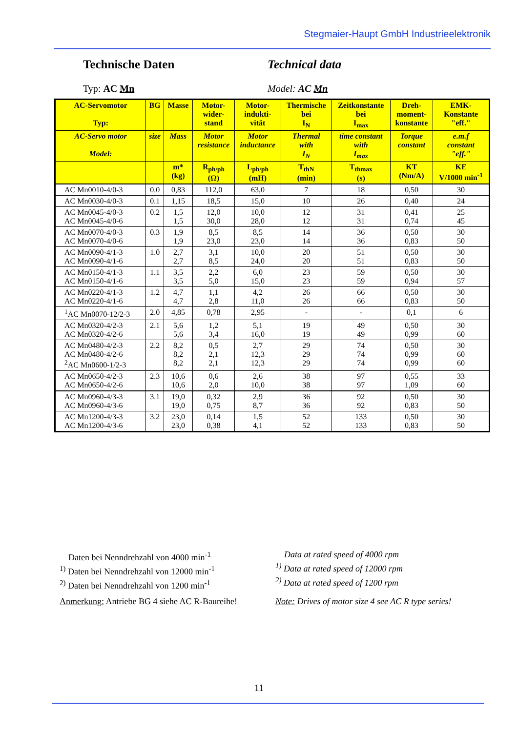Stegmaier-Haupt GmbH Industrieelektronik
Technische Daten Technical data
Typ: AC Mn Model: AC Mn
| AC-Servomotor Typ: | BG | Masse | Motor- wider- stand | Motor- indukti- vität | Thermische bei I<sub>N</sub> | Zeitkonstante bei I<sub>max</sub> | Dreh- moment- konstante | EMK- Konstante "eff." |
| AC-Servo motor Model: | size | Mass | Motor resistance | Motor inductance | Thermal with I<sub>N</sub> | time constant with I<sub>max</sub> | Torque constant | e.m.f constant "eff." |
| | | m* (kg) | R<sub>ph/ph</sub> (Ω) | L<sub>ph/ph</sub> (mH) | T<sub>thN</sub> (min) | T<sub>thmax</sub> (s) | KT (Nm/A) | KE V/1000 min<sup>-1</sup> |
| AC Mn0010-4/0-3 | 0.0 | 0,83 | 112,0 | 63,0 | 7 | 18 | 0,50 | 30 |
| AC Mn0030-4/0-3 | 0.1 | 1,15 | 18,5 | 15,0 | 10 | 26 | 0,40 | 24 |
| AC Mn0045-4/0-3 AC Mn0045-4/0-6 | 0.2 | 1,5 1,5 | 12,0 30,0 | 10,0 28,0 | 12 12 | 31 31 | 0,41 0,74 | 25 45 |
| AC Mn0070-4/0-3 AC Mn0070-4/0-6 | 0.3 | 1,9 1,9 | 8,5 23,0 | 8,5 23,0 | 14 14 | 36 36 | 0,50 0,83 | 30 50 |
| AC Mn0090-4/1-3 AC Mn0090-4/1-6 | 1.0 | 2,7 2,7 | 3,1 8,5 | 10,0 24,0 | 20 20 | 51 51 | 0,50 0,83 | 30 50 |
| AC Mn0150-4/1-3 AC Mn0150-4/1-6 | 1.1 | 3,5 3,5 | 2,2 5,0 | 6,0 15,0 | 23 23 | 59 59 | 0,50 0,94 | 30 57 |
| AC Mn0220-4/1-3 AC Mn0220-4/1-6 | 1.2 | 4,7 4,7 | 1,1 2,8 | 4,2 11,0 | 26 26 | 66 66 | 0,50 0,83 | 30 50 |
| <sup>1</sup> AC Mn0070-12/2-3 | 2.0 | 4,85 | 0,78 | 2,95 | - | - | 0,1 | 6 |
| AC Mn0320-4/2-3 AC Mn0320-4/2-6 | 2.1 | 5,6 5,6 | 1,2 3,4 | 5,1 16,0 | 19 19 | 49 49 | 0,50 0,99 | 30 60 |
| AC Mn0480-4/2-3 AC Mn0480-4/2-6 <sup>2</sup> AC Mn0600-1/2-3 | 2.2 | 8,2 8,2 8,2 | 0,5 2,1 2,1 | 2,7 12,3 12,3 | 29 29 29 | 74 74 74 | 0,50 0,99 0,99 | 30 60 60 |
| AC Mn0650-4/2-3 AC Mn0650-4/2-6 | 2.3 | 10,6 10,6 | 0,6 2,0 | 2,6 10,0 | 38 38 | 97 97 | 0,55 1,09 | 33 60 |
| AC Mn0960-4/3-3 AC Mn0960-4/3-6 | 3.1 | 19,0 19,0 | 0,32 0,75 | 2,9 8,7 | 36 36 | 92 92 | 0,50 0,83 | 30 50 |
| AC Mn1200-4/3-3 AC Mn1200-4/3-6 | 3.2 | 23,0 23,0 | 0,14 0,38 | 1,5 4,1 | 52 52 | 133 133 | 0,50 0,83 | 30 50 |
Daten bei Nenndrehzahl von 4000 min<sup>-1</sup>
<sup>1)</sup> Daten bei Nenndrehzahl von 12000 min<sup>-1</sup>
<sup>2)</sup> Daten bei Nenndrehzahl von 1200 min<sup>-1</sup>
Data at rated speed of 4000 rpm
<sup>1)</sup> Data at rated speed of 12000 rpm
<sup>2)</sup> Data at rated speed of 1200 rpm
Anmerkung: Antriebe BG 4 siehe AC R-Baureihe!
Note: Drives of motor size 4 see AC R type series!
11